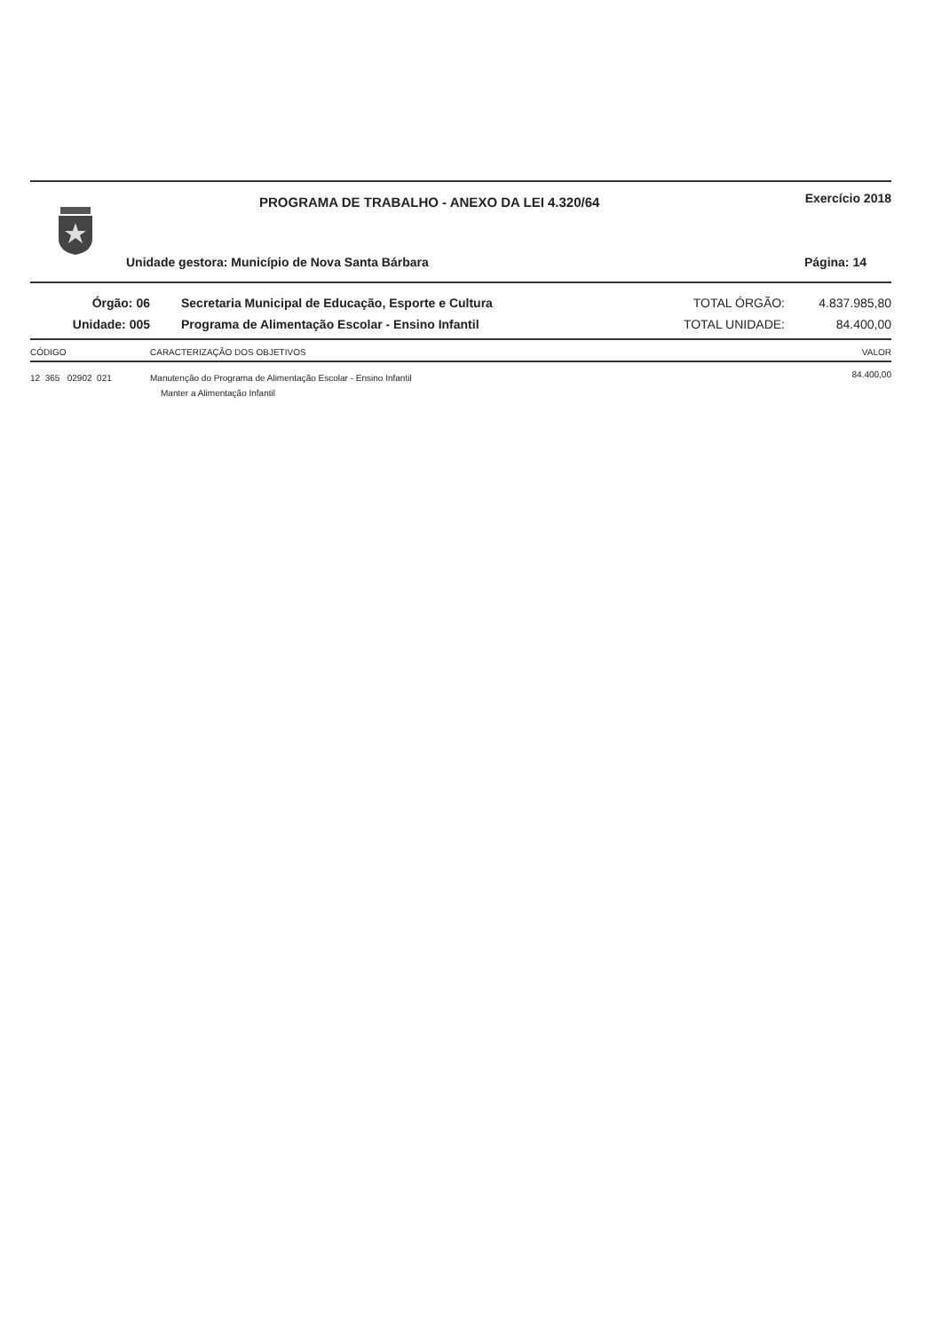PROGRAMA DE TRABALHO - ANEXO DA LEI 4.320/64
Exercício 2018
Unidade gestora: Município de Nova Santa Bárbara
Página: 14
| Órgão: 06 | Secretaria Municipal de Educação, Esporte e Cultura | TOTAL ÓRGÃO: | 4.837.985,80 |
| Unidade: 005 | Programa de Alimentação Escolar - Ensino Infantil | TOTAL UNIDADE: | 84.400,00 |
| CÓDIGO | CARACTERIZAÇÃO DOS OBJETIVOS | VALOR |
| --- | --- | --- |
| 12 365 02902 021 | Manutenção do Programa de Alimentação Escolar - Ensino Infantil Manter a Alimentação Infantil | 84.400,00 |